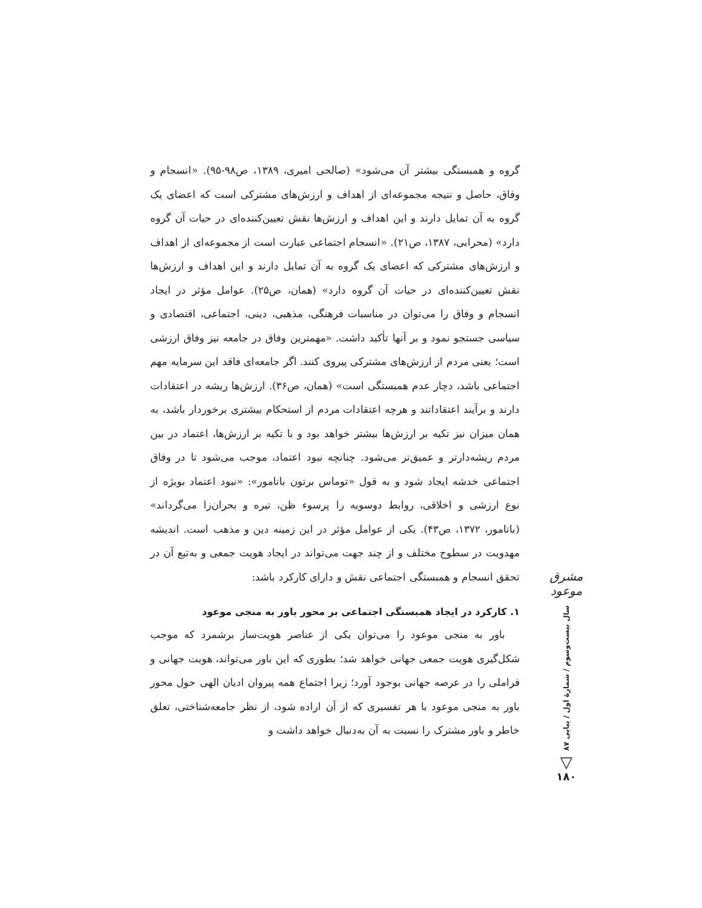گروه و همبستگی بیشتر آن می‌شود» (صالحی امیری، ۱۳۸۹، ص۹۸-۹۵). «انسجام و وفاق، حاصل و نتیجه مجموعه‌ای از اهداف و ارزش‌های مشترکی است که اعضای یک گروه به آن تمایل دارند و این اهداف و ارزش‌ها نقش تعیین‌کننده‌ای در حیات آن گروه دارد» (محرابی، ۱۳۸۷، ص۲۱). «انسجام اجتماعی عبارت است از مجموعه‌ای از اهداف و ارزش‌های مشترکی که اعضای یک گروه به آن تمایل دارند و این اهداف و ارزش‌ها نقش تعیین‌کننده‌ای در حیات آن گروه دارد» (همان، ص۲۵). عوامل مؤثر در ایجاد انسجام و وفاق را می‌توان در مناسبات فرهنگی، مذهبی، دینی، اجتماعی، اقتصادی و سیاسی جستجو نمود و بر آنها تأکید داشت. «مهمترین وفاق در جامعه نیز وفاق ارزشی است؛ یعنی مردم از ارزش‌های مشترکی پیروی کنند. اگر جامعه‌ای فاقد این سرمایه مهم اجتماعی باشد، دچار عدم همبستگی است» (همان، ص۳۶). ارزش‌ها ریشه در اعتقادات دارند و برآیند اعتقاداتند و هرچه اعتقادات مردم از استحکام بیشتری برخوردار باشد، به همان میزان نیز تکیه بر ارزش‌ها بیشتر خواهد بود و با تکیه بر ارزش‌ها، اعتماد در بین مردم ریشه‌دارتر و عمیق‌تر می‌شود. چنانچه نبود اعتماد، موجب می‌شود تا در وفاق اجتماعی خدشه ایجاد شود و به قول «توماس برتون باتامور»: «نبود اعتماد بویژه از نوع ارزشی و اخلاقی، روابط دوسویه را پرسوء ظن، تیره و بحران‌زا می‌گرداند» (باتامور، ۱۳۷۲، ص۴۳). یکی از عوامل مؤثر در این زمینه دین و مذهب است. اندیشه مهدویت در سطوح مختلف و از چند جهت می‌تواند در ایجاد هویت جمعی و به‌تبع آن در تحقق انسجام و همبستگی اجتماعی نقش و دارای کارکرد باشد:
۱. کارکرد در ایجاد همبستگی اجتماعی بر محور باور به منجی موعود
باور به منجی موعود را می‌توان یکی از عناصر هویت‌ساز برشمرد که موجب شکل‌گیری هویت جمعی جهانی خواهد شد؛ بطوری که این باور می‌تواند، هویت جهانی و فراملی را در عرصه جهانی بوجود آورد؛ زیرا اجتماع همه پیروان ادیان الهی حول محور باور به منجی موعود با هر تفسیری که از آن اراده شود، از نظر جامعه‌شناختی، تعلق خاطر و باور مشترک را نسبت به آن به‌دنبال خواهد داشت و
مشرق موعود
سال بیست‌وسوم / شمارهٔ اول / پیاپی ۸۷
▽
۱۸۰